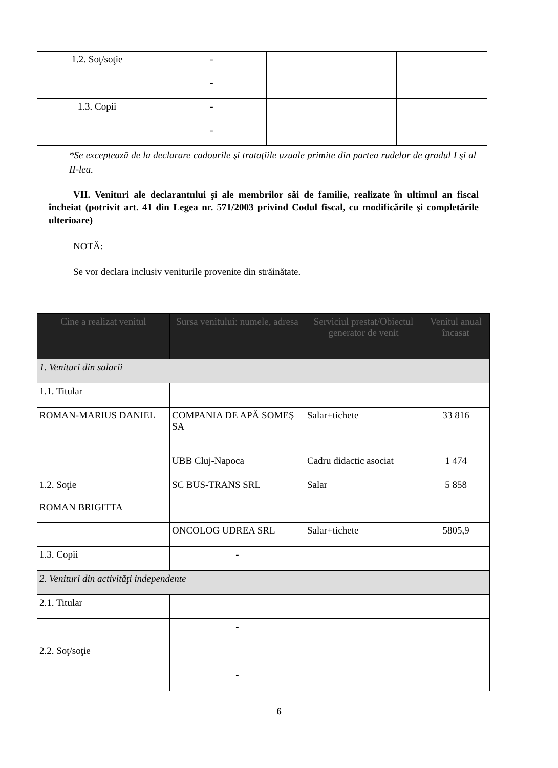| 1.2. Soţ/soţie | - | | |
| | - | | |
| 1.3. Copii | - | | |
| | - | | |
*Se exceptează de la declarare cadourile şi trataţiile uzuale primite din partea rudelor de gradul I şi al II-lea.
VII. Venituri ale declarantului şi ale membrilor săi de familie, realizate în ultimul an fiscal încheiat (potrivit art. 41 din Legea nr. 571/2003 privind Codul fiscal, cu modificările şi completările ulterioare)
NOTĂ:
Se vor declara inclusiv veniturile provenite din străinătate.
| Cine a realizat venitul | Sursa venitului: numele, adresa | Serviciul prestat/Obiectul generator de venit | Venitul anual încasat |
| --- | --- | --- | --- |
| 1. Venituri din salarii | | | |
| 1.1. Titular | | | |
| ROMAN-MARIUS DANIEL | COMPANIA DE APĂ SOMEŞ SA | Salar+tichete | 33 816 |
| | UBB Cluj-Napoca | Cadru didactic asociat | 1 474 |
| 1.2. Soţie ROMAN BRIGITTA | SC BUS-TRANS SRL | Salar | 5 858 |
| | ONCOLOG UDREA SRL | Salar+tichete | 5805,9 |
| 1.3. Copii | - | | |
| 2. Venituri din activităţi independente | | | |
| 2.1. Titular | | | |
| | - | | |
| 2.2. Soţ/soţie | | | |
| | - | | |
6